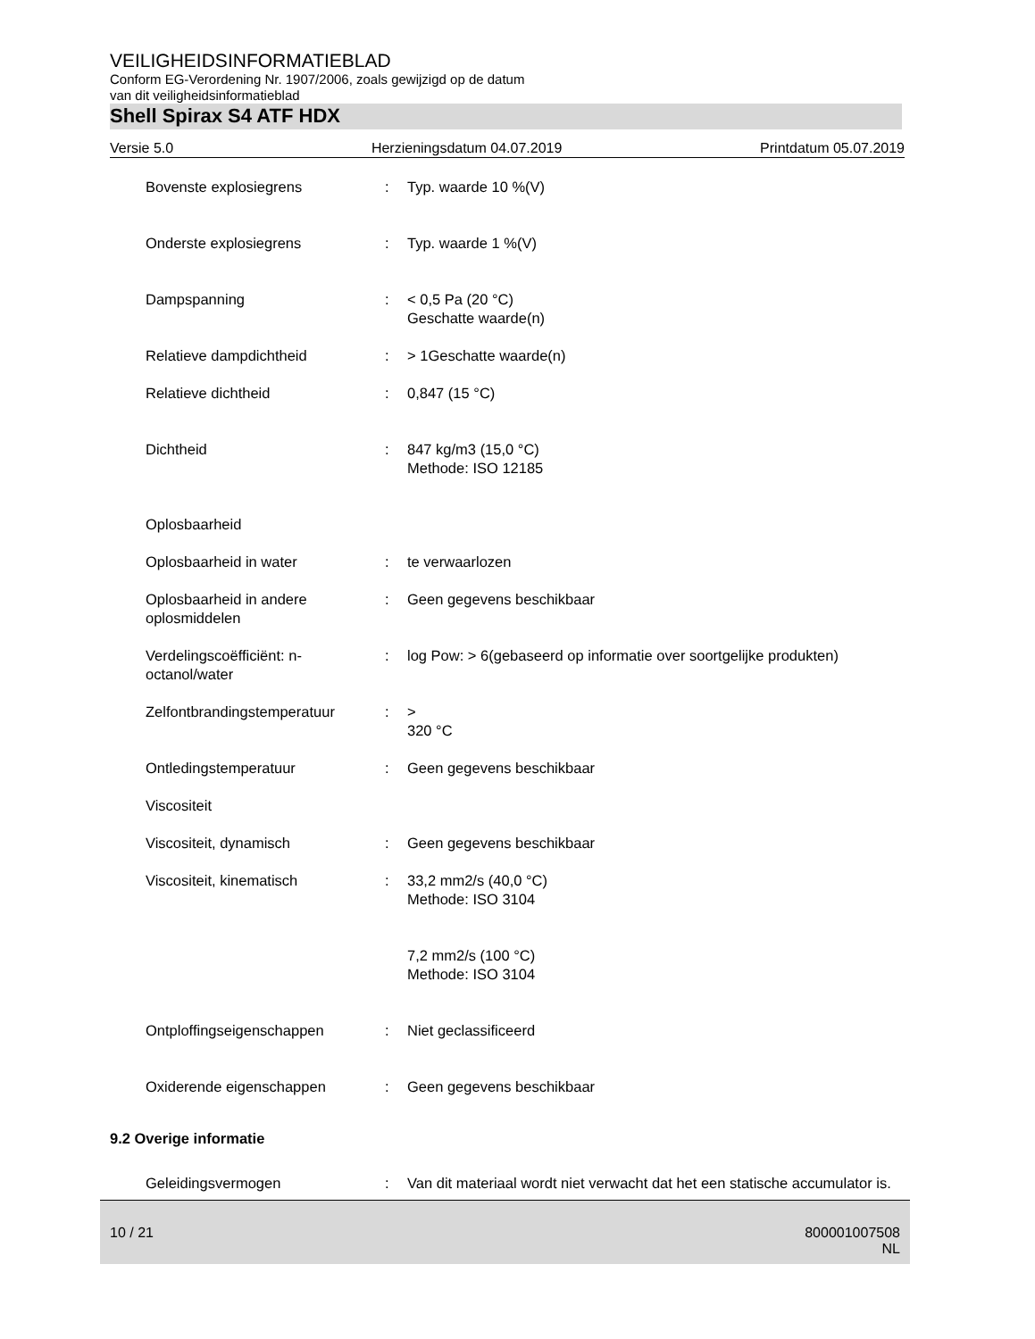VEILIGHEIDSINFORMATIEBLAD
Conform EG-Verordening Nr. 1907/2006, zoals gewijzigd op de datum
van dit veiligheidsinformatieblad
Shell Spirax S4 ATF HDX
Versie 5.0 Herzieningsdatum 04.07.2019 Printdatum 05.07.2019
| Bovenste explosiegrens | : | Typ. waarde 10 %(V) |
| Onderste explosiegrens | : | Typ. waarde 1 %(V) |
| Dampspanning | : | < 0,5 Pa (20 °C) Geschatte waarde(n) |
| Relatieve dampdichtheid | : | > 1Geschatte waarde(n) |
| Relatieve dichtheid | : | 0,847 (15 °C) |
| Dichtheid | : | 847 kg/m3 (15,0 °C) Methode: ISO 12185 |
| Oplosbaarheid | | |
| Oplosbaarheid in water | : | te verwaarlozen |
| Oplosbaarheid in andere oplosmiddelen | : | Geen gegevens beschikbaar |
| Verdelingscoëfficiënt: n-octanol/water | : | log Pow: > 6(gebaseerd op informatie over soortgelijke produkten) |
| Zelfontbrandingstemperatuur | : | > 320 °C |
| Ontledingstemperatuur | : | Geen gegevens beschikbaar |
| Viscositeit | | |
| Viscositeit, dynamisch | : | Geen gegevens beschikbaar |
| Viscositeit, kinematisch | : | 33,2 mm2/s (40,0 °C) Methode: ISO 3104 7,2 mm2/s (100 °C) Methode: ISO 3104 |
| Ontploffingseigenschappen | : | Niet geclassificeerd |
| Oxiderende eigenschappen | : | Geen gegevens beschikbaar |
9.2 Overige informatie
| Geleidingsvermogen | : | Van dit materiaal wordt niet verwacht dat het een statische accumulator is. |
10 / 21 800001007508
NL